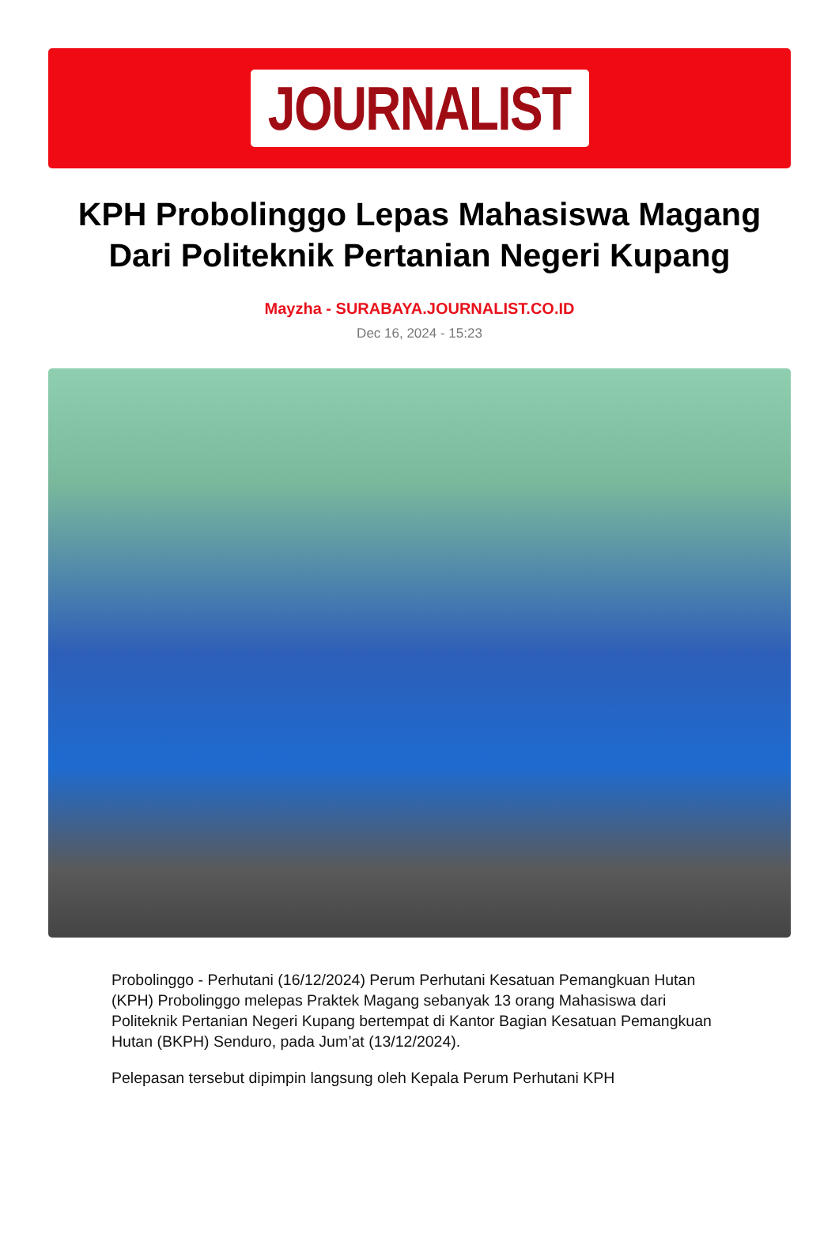JOURNALIST
KPH Probolinggo Lepas Mahasiswa Magang Dari Politeknik Pertanian Negeri Kupang
Mayzha - SURABAYA.JOURNALIST.CO.ID
Dec 16, 2024 - 15:23
Probolinggo - Perhutani (16/12/2024) Perum Perhutani Kesatuan Pemangkuan Hutan (KPH) Probolinggo melepas Praktek Magang sebanyak 13 orang Mahasiswa dari Politeknik Pertanian Negeri Kupang bertempat di Kantor Bagian Kesatuan Pemangkuan Hutan (BKPH) Senduro, pada Jum’at (13/12/2024).
Pelepasan tersebut dipimpin langsung oleh Kepala Perum Perhutani KPH